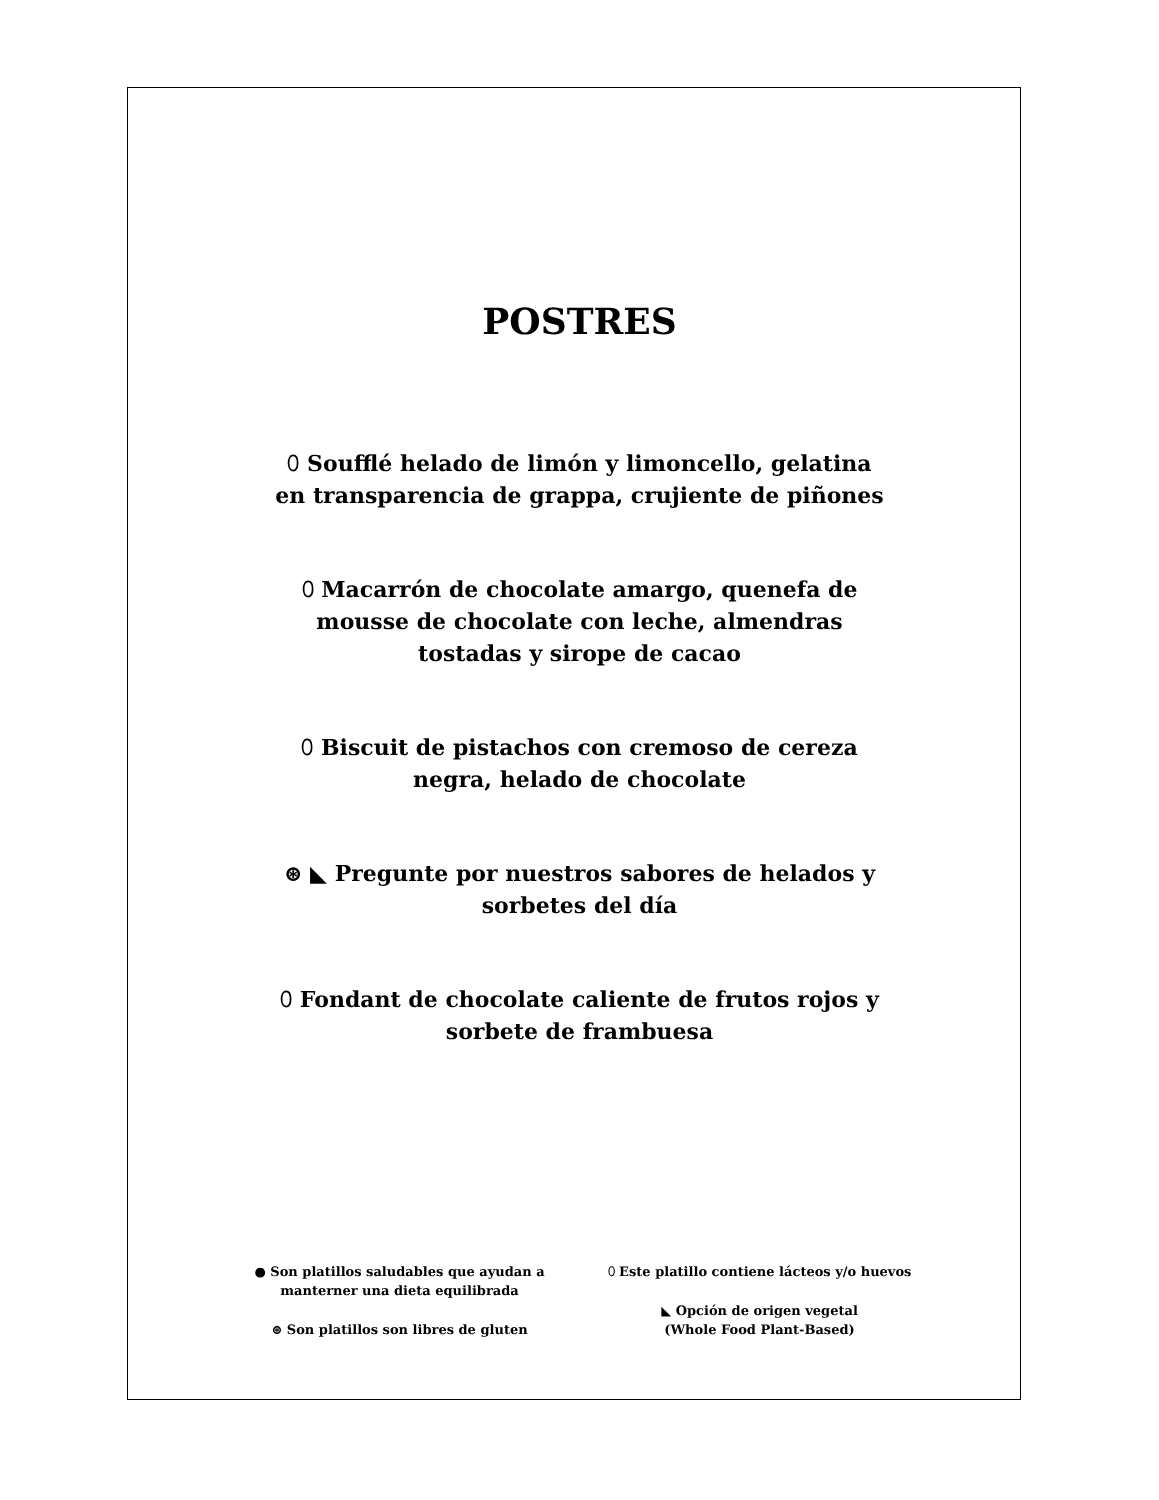POSTRES
⬯ Soufflé helado de limón y limoncello, gelatina en transparencia de grappa, crujiente de piñones
⬯ Macarrón de chocolate amargo, quenefa de mousse de chocolate con leche, almendras tostadas y sirope de cacao
⬯ Biscuit de pistachos con cremoso de cereza negra, helado de chocolate
⊛ ◣ Pregunte por nuestros sabores de helados y sorbetes del día
⬯ Fondant de chocolate caliente de frutos rojos y sorbete de frambuesa
● Son platillos saludables que ayudan a manterner una dieta equilibrada
⊛ Son platillos son libres de gluten
⬯ Este platillo contiene lácteos y/o huevos
◣ Opción de origen vegetal
(Whole Food Plant-Based)